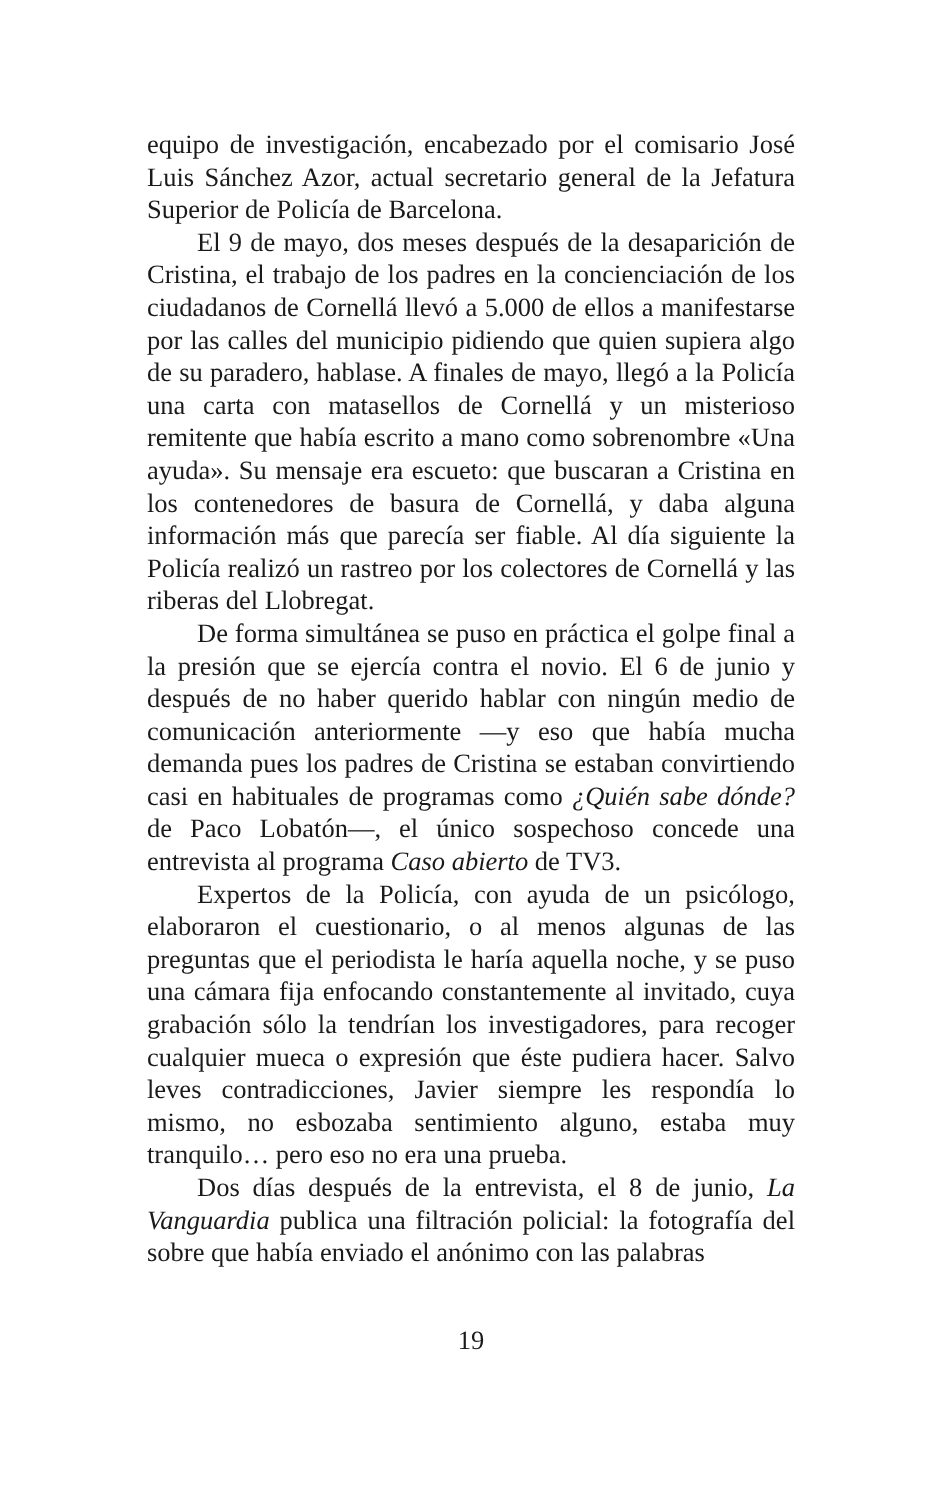equipo de investigación, encabezado por el comisario José Luis Sánchez Azor, actual secretario general de la Jefatura Superior de Policía de Barcelona.
El 9 de mayo, dos meses después de la desaparición de Cristina, el trabajo de los padres en la concienciación de los ciudadanos de Cornellá llevó a 5.000 de ellos a manifestarse por las calles del municipio pidiendo que quien supiera algo de su paradero, hablase. A finales de mayo, llegó a la Policía una carta con matasellos de Cornellá y un misterioso remitente que había escrito a mano como sobrenombre «Una ayuda». Su mensaje era escueto: que buscaran a Cristina en los contenedores de basura de Cornellá, y daba alguna información más que parecía ser fiable. Al día siguiente la Policía realizó un rastreo por los colectores de Cornellá y las riberas del Llobregat.
De forma simultánea se puso en práctica el golpe final a la presión que se ejercía contra el novio. El 6 de junio y después de no haber querido hablar con ningún medio de comunicación anteriormente —y eso que había mucha demanda pues los padres de Cristina se estaban convirtiendo casi en habituales de programas como ¿Quién sabe dónde? de Paco Lobatón—, el único sospechoso concede una entrevista al programa Caso abierto de TV3.
Expertos de la Policía, con ayuda de un psicólogo, elaboraron el cuestionario, o al menos algunas de las preguntas que el periodista le haría aquella noche, y se puso una cámara fija enfocando constantemente al invitado, cuya grabación sólo la tendrían los investigadores, para recoger cualquier mueca o expresión que éste pudiera hacer. Salvo leves contradicciones, Javier siempre les respondía lo mismo, no esbozaba sentimiento alguno, estaba muy tranquilo… pero eso no era una prueba.
Dos días después de la entrevista, el 8 de junio, La Vanguardia publica una filtración policial: la fotografía del sobre que había enviado el anónimo con las palabras
19